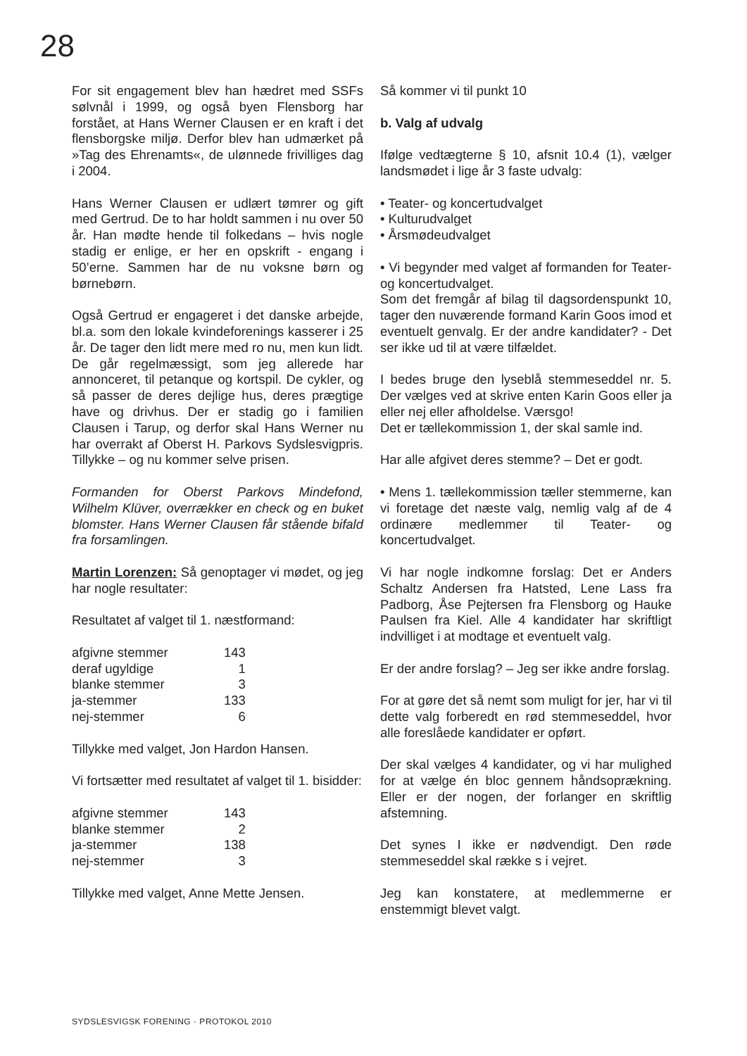28
For sit engagement blev han hædret med SSFs sølvnål i 1999, og også byen Flensborg har forstået, at Hans Werner Clausen er en kraft i det flensborgske miljø. Derfor blev han udmærket på »Tag des Ehrenamts«, de ulønnede frivilliges dag i 2004.
Hans Werner Clausen er udlært tømrer og gift med Gertrud. De to har holdt sammen i nu over 50 år. Han mødte hende til folkedans – hvis nogle stadig er enlige, er her en opskrift - engang i 50’erne. Sammen har de nu voksne børn og børnebørn.
Også Gertrud er engageret i det danske arbejde, bl.a. som den lokale kvindeforenings kasserer i 25 år. De tager den lidt mere med ro nu, men kun lidt. De går regelmæssigt, som jeg allerede har annonceret, til petanque og kortspil. De cykler, og så passer de deres dejlige hus, deres prægtige have og drivhus. Der er stadig go i familien Clausen i Tarup, og derfor skal Hans Werner nu har overrakt af Oberst H. Parkovs Sydslesvigpris. Tillykke – og nu kommer selve prisen.
Formanden for Oberst Parkovs Mindefond, Wilhelm Klüver, overrækker en check og en buket blomster. Hans Werner Clausen får stående bifald fra forsamlingen.
Martin Lorenzen: Så genoptager vi mødet, og jeg har nogle resultater:
Resultatet af valget til 1. næstformand:
| afgivne stemmer | 143 |
| deraf ugyldige | 1 |
| blanke stemmer | 3 |
| ja-stemmer | 133 |
| nej-stemmer | 6 |
Tillykke med valget, Jon Hardon Hansen.
Vi fortsætter med resultatet af valget til 1. bisidder:
| afgivne stemmer | 143 |
| blanke stemmer | 2 |
| ja-stemmer | 138 |
| nej-stemmer | 3 |
Tillykke med valget, Anne Mette Jensen.
Så kommer vi til punkt 10
b. Valg af udvalg
Ifølge vedtægterne § 10, afsnit 10.4 (1), vælger landsmødet i lige år 3 faste udvalg:
• Teater- og koncertudvalget
• Kulturudvalget
• Årsmødeudvalget
• Vi begynder med valget af formanden for Teater- og koncertudvalget.
Som det fremgår af bilag til dagsordenspunkt 10, tager den nuværende formand Karin Goos imod et eventuelt genvalg. Er der andre kandidater? - Det ser ikke ud til at være tilfældet.
I bedes bruge den lyseblå stemmeseddel nr. 5. Der vælges ved at skrive enten Karin Goos eller ja eller nej eller afholdelse. Værsgo!
Det er tællekommission 1, der skal samle ind.
Har alle afgivet deres stemme? – Det er godt.
• Mens 1. tællekommission tæller stemmerne, kan vi foretage det næste valg, nemlig valg af de 4 ordinære medlemmer til Teater- og koncertudvalget.
Vi har nogle indkomne forslag: Det er Anders Schaltz Andersen fra Hatsted, Lene Lass fra Padborg, Åse Pejtersen fra Flensborg og Hauke Paulsen fra Kiel. Alle 4 kandidater har skriftligt indvilliget i at modtage et eventuelt valg.
Er der andre forslag? – Jeg ser ikke andre forslag.
For at gøre det så nemt som muligt for jer, har vi til dette valg forberedt en rød stemmeseddel, hvor alle foreslåede kandidater er opført.
Der skal vælges 4 kandidater, og vi har mulighed for at vælge én bloc gennem håndsoprækning. Eller er der nogen, der forlanger en skriftlig afstemning.
Det synes I ikke er nødvendigt. Den røde stemmeseddel skal række s i vejret.
Jeg kan konstatere, at medlemmerne er enstemmigt blevet valgt.
SYDSLESVIGSK FORENING · PROTOKOL 2010